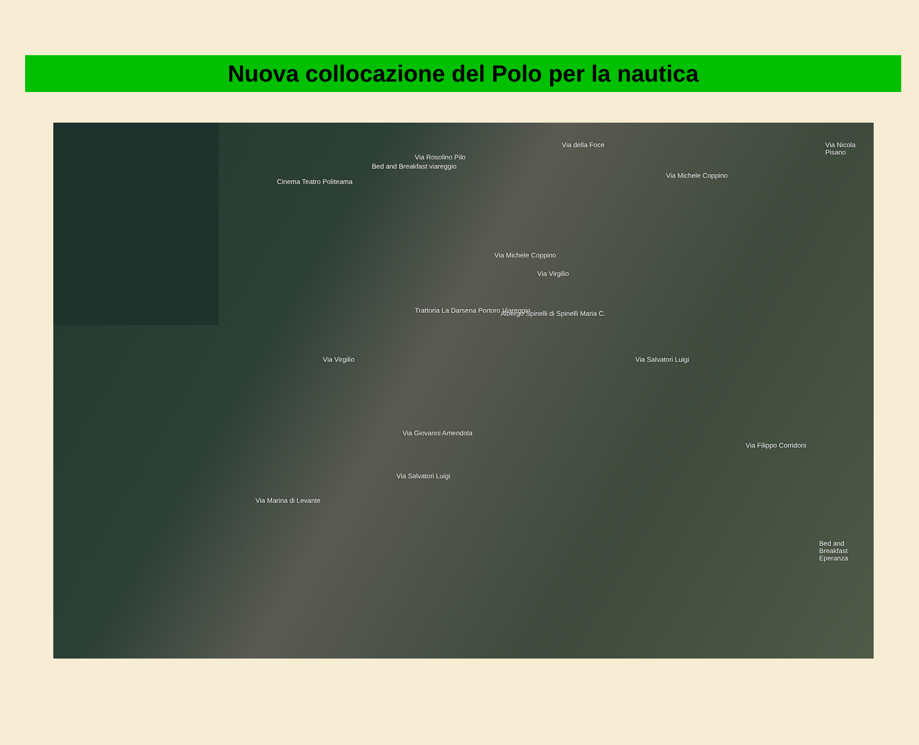Nuova collocazione del Polo per la nautica
Via Rosolino Pilo
Via della Foce
Cinema Teatro Politeama
Bed and Breakfast viareggio
Via Michele Coppino
Via Michele Coppino
Trattoria La Darsena Portoro Viareggio Albergo Spinelli di Spinelli Maria C.
Via Virgilio
Via Virgilio
Via Giovanni Amendola
Via Salvatori Luigi
Via Salvatori Luigi
Via Nicola Pisano
Bed and Breakfast Eperanza
Via Marina di Levante
Via Filippo Corridoni